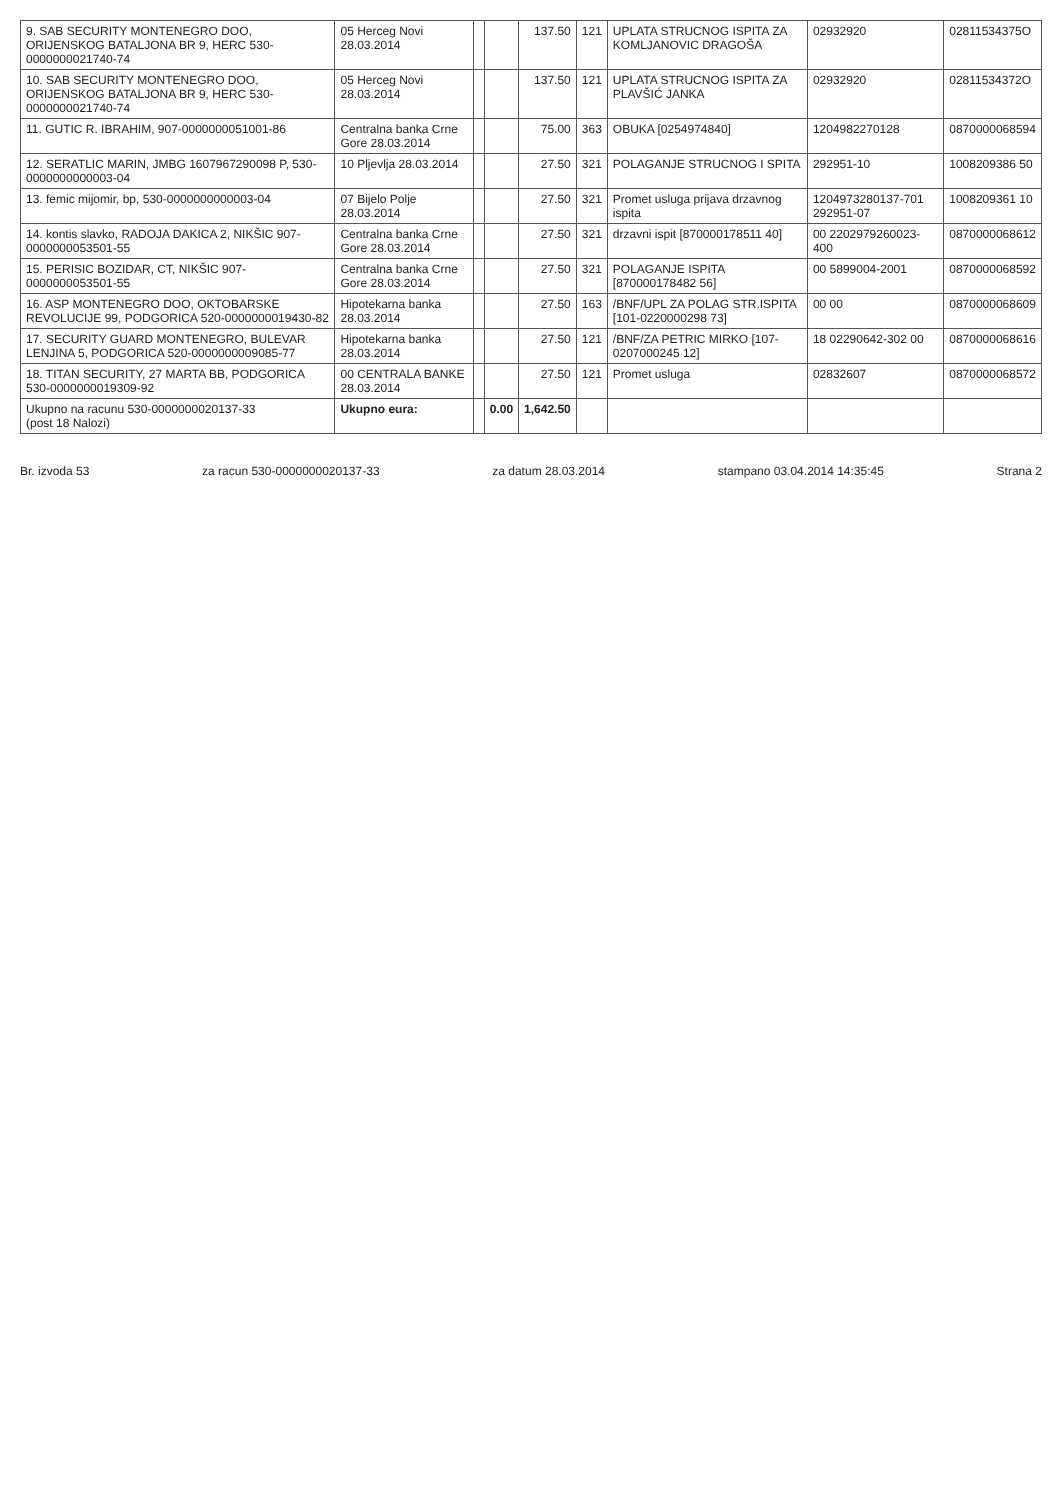| 9. SAB SECURITY MONTENEGRO DOO, ORIJENSKOG BATALJONA BR 9, HERC 530-0000000021740-74 | 05 Herceg Novi 28.03.2014 | | | 137.50 | 121 | UPLATA STRUCNOG ISPITA ZA KOMLJANOVIC DRAGOŠA | 02932920 | 02811534375O |
| 10. SAB SECURITY MONTENEGRO DOO, ORIJENSKOG BATALJONA BR 9, HERC 530-0000000021740-74 | 05 Herceg Novi 28.03.2014 | | | 137.50 | 121 | UPLATA STRUCNOG ISPITA ZA PLAVŠIĆ JANKA | 02932920 | 02811534372O |
| 11. GUTIC R. IBRAHIM, 907-0000000051001-86 | Centralna banka Crne Gore 28.03.2014 | | | 75.00 | 363 | OBUKA [0254974840] | 1204982270128 | 0870000068594 |
| 12. SERATLIC MARIN, JMBG 1607967290098 P, 530-0000000000003-04 | 10 Pljevlja 28.03.2014 | | | 27.50 | 321 | POLAGANJE STRUCNOG I SPITA | 292951-10 | 1008209386 50 |
| 13. femic mijomir, bp, 530-0000000000003-04 | 07 Bijelo Polje 28.03.2014 | | | 27.50 | 321 | Promet usluga prijava drzavnog ispita | 1204973280137-701 292951-07 | 1008209361 10 |
| 14. kontis slavko, RADOJA DAKICA 2, NIKŠIC 907-0000000053501-55 | Centralna banka Crne Gore 28.03.2014 | | | 27.50 | 321 | drzavni ispit [870000178511 40] | 00 2202979260023-400 | 0870000068612 |
| 15. PERISIC BOZIDAR, CT, NIKŠIC 907-0000000053501-55 | Centralna banka Crne Gore 28.03.2014 | | | 27.50 | 321 | POLAGANJE ISPITA [870000178482 56] | 00 5899004-2001 | 0870000068592 |
| 16. ASP MONTENEGRO DOO, OKTOBARSKE REVOLUCIJE 99, PODGORICA 520-0000000019430-82 | Hipotekarna banka 28.03.2014 | | | 27.50 | 163 | /BNF/UPL ZA POLAG STR.ISPITA [101-0220000298 73] | 00 00 | 0870000068609 |
| 17. SECURITY GUARD MONTENEGRO, BULEVAR LENJINA 5, PODGORICA 520-0000000009085-77 | Hipotekarna banka 28.03.2014 | | | 27.50 | 121 | /BNF/ZA PETRIC MIRKO [107-0207000245 12] | 18 02290642-302 00 | 0870000068616 |
| 18. TITAN SECURITY, 27 MARTA BB, PODGORICA 530-0000000019309-92 | 00 CENTRALA BANKE 28.03.2014 | | | 27.50 | 121 | Promet usluga | 02832607 | 0870000068572 |
| Ukupno na racunu 530-0000000020137-33 (post 18 Nalozi) | Ukupno eura: | | 0.00 | 1,642.50 | | | | |
Br. izvoda 53 za racun 530-0000000020137-33 za datum 28.03.2014 stampano 03.04.2014 14:35:45 Strana 2